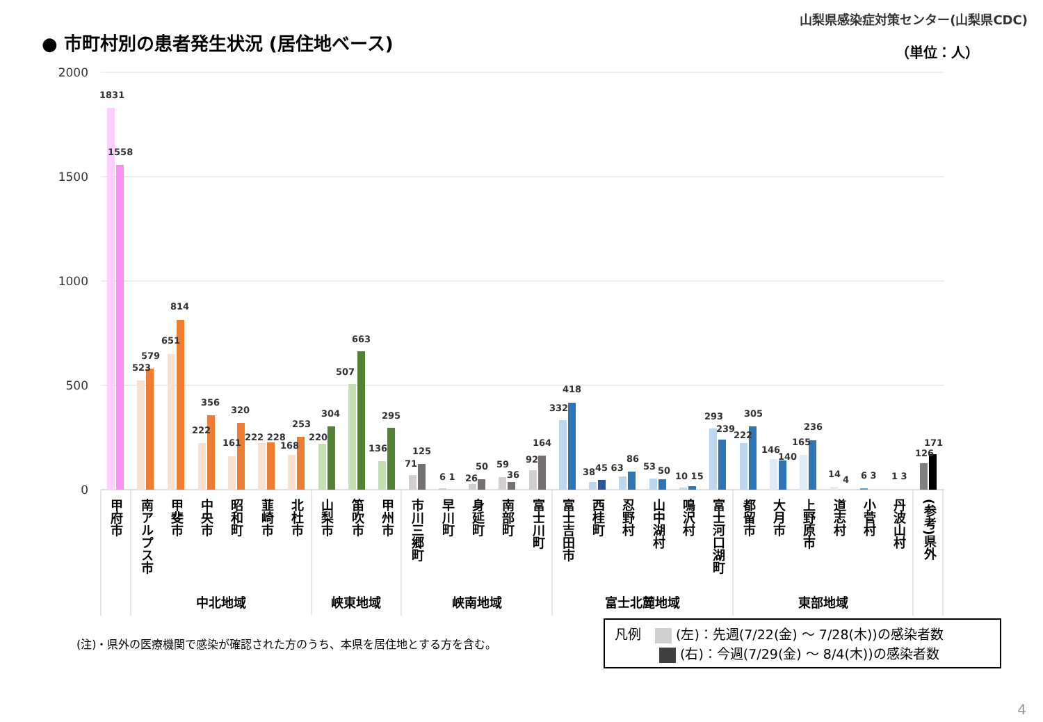● 市町村別の患者発生状況 (居住地ベース)
山梨県感染症対策センター(山梨県CDC)
（単位：人）
2000
1500
1000
500
0
1831
1558
814
651
579
523
356
222
320
161
222 228
253
168
304
220
663
507
295
136
125
71
6 1
50
26
59
36
164
92
418
332
38
45 63
86
53
50
10 15
293
239
305
222
146
140
236
165
14
4
6 3
1 3
126
171
甲府市
南アルプス市
甲斐市
中央市
昭和町
韮崎市
北杜市
山梨市
笛吹市
甲州市
市川三郷町
早川町
身延町
南部町
富士川町
富士吉田市
西桂町
忍野村
山中湖村
鳴沢村
富士河口湖町
都留市
大月市
上野原市
道志村
小菅村
丹波山村
(参考)県外
中北地域
峡東地域
峡南地域
富士北麓地域
東部地域
(注)・県外の医療機関で感染が確認された方のうち、本県を居住地とする方を含む。
凡例 (左)：先週(7/22(金) ～ 7/28(木))の感染者数
(右)：今週(7/29(金) ～ 8/4(木))の感染者数
4